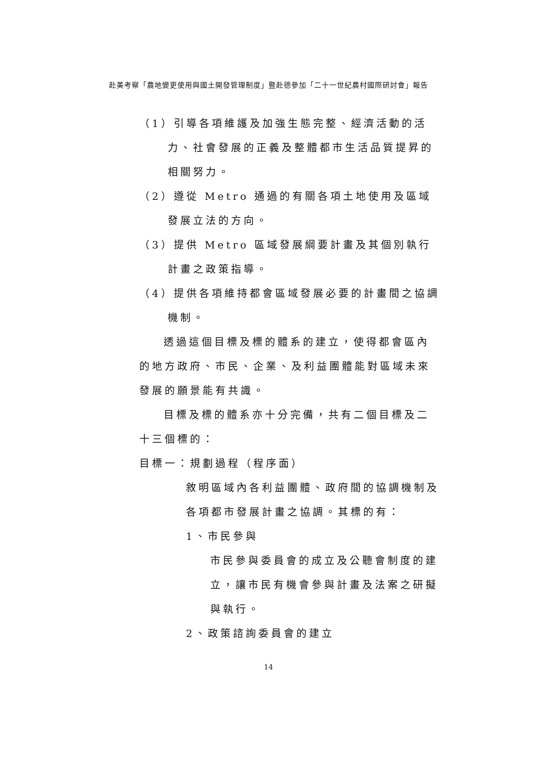赴美考察「農地變更使用與國土開發管理制度」暨赴德參加「二十一世紀農村國際研討會」報告
（1）引導各項維護及加強生態完整、經濟活動的活力、社會發展的正義及整體都市生活品質提昇的相關努力。
（2）遵從 Metro 通過的有關各項土地使用及區域發展立法的方向。
（3）提供 Metro 區域發展綱要計畫及其個別執行計畫之政策指導。
（4）提供各項維持都會區域發展必要的計畫間之協調機制。
透過這個目標及標的體系的建立，使得都會區內的地方政府、市民、企業、及利益團體能對區域未來發展的願景能有共識。
目標及標的體系亦十分完備，共有二個目標及二十三個標的：
目標一：規劃過程（程序面）
敘明區域內各利益團體、政府間的協調機制及各項都市發展計畫之協調。其標的有：
1、市民參與
市民參與委員會的成立及公聽會制度的建立，讓市民有機會參與計畫及法案之研擬與執行。
2、政策諮詢委員會的建立
14